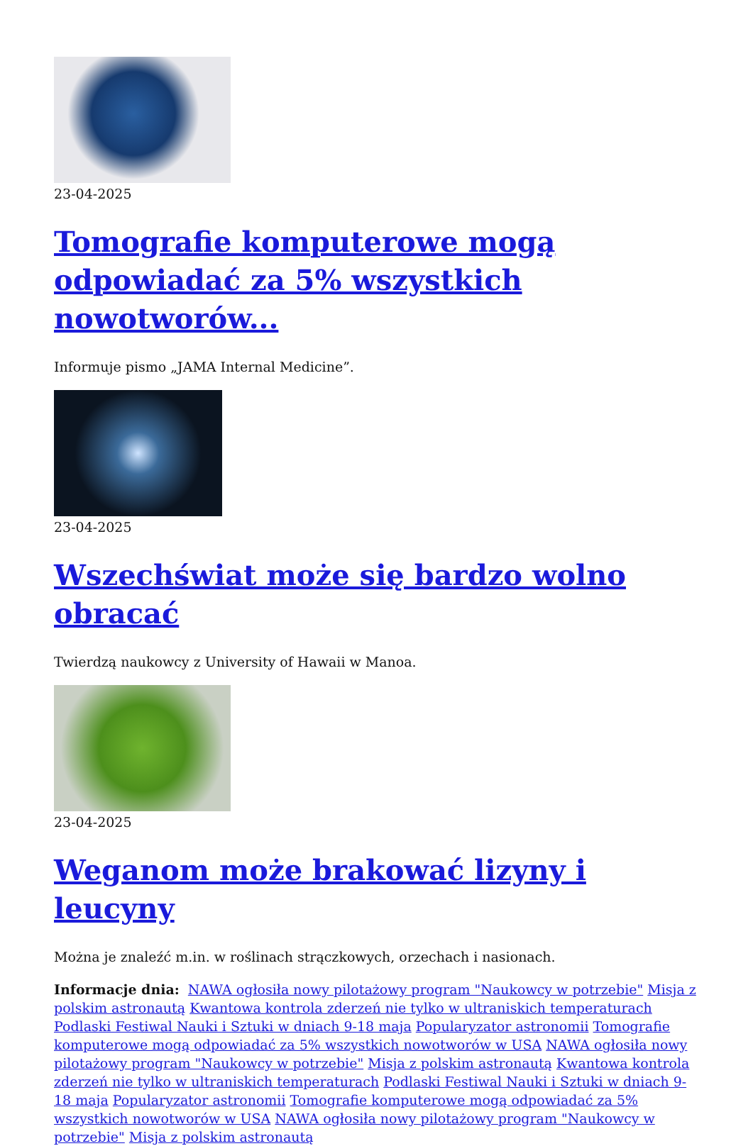23-04-2025
Tomografie komputerowe mogą odpowiadać za 5% wszystkich nowotworów...
Informuje pismo „JAMA Internal Medicine”.
23-04-2025
Wszechświat może się bardzo wolno obracać
Twierdzą naukowcy z University of Hawaii w Manoa.
23-04-2025
Weganom może brakować lizyny i leucyny
Można je znaleźć m.in. w roślinach strączkowych, orzechach i nasionach.
Informacje dnia: NAWA ogłosiła nowy pilotażowy program "Naukowcy w potrzebie" Misja z polskim astronautą Kwantowa kontrola zderzeń nie tylko w ultraniskich temperaturach Podlaski Festiwal Nauki i Sztuki w dniach 9-18 maja Popularyzator astronomii Tomografie komputerowe mogą odpowiadać za 5% wszystkich nowotworów w USA NAWA ogłosiła nowy pilotażowy program "Naukowcy w potrzebie" Misja z polskim astronautą Kwantowa kontrola zderzeń nie tylko w ultraniskich temperaturach Podlaski Festiwal Nauki i Sztuki w dniach 9-18 maja Popularyzator astronomii Tomografie komputerowe mogą odpowiadać za 5% wszystkich nowotworów w USA NAWA ogłosiła nowy pilotażowy program "Naukowcy w potrzebie" Misja z polskim astronautą